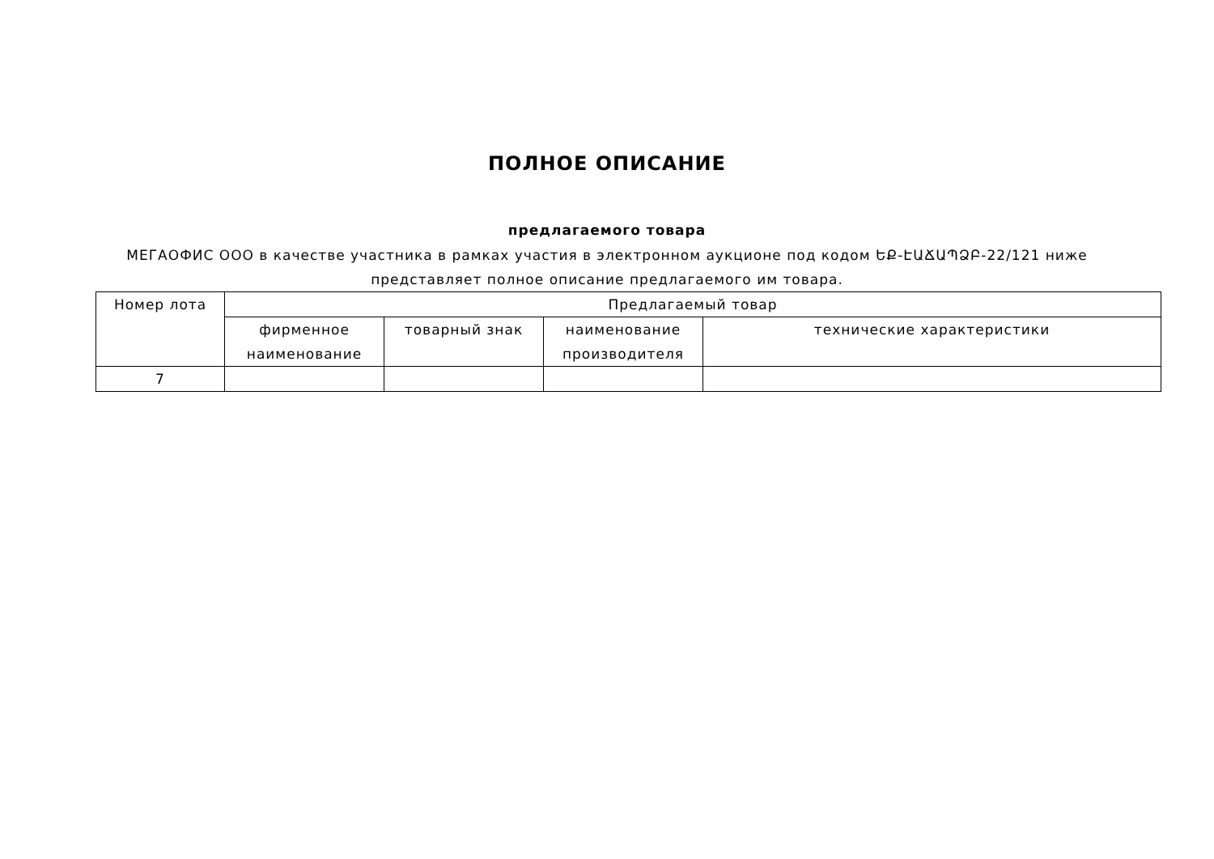ПОЛНОЕ ОПИСАНИЕ
предлагаемого товара
МЕГАОФИС ООО в качестве участника в рамках участия в электронном аукционе под кодом ԵՔ-ԷԱՃԱՊՁԲ-22/121 ниже представляет полное описание предлагаемого им товара.
| Номер лота | Предлагаемый товар | | | |
| --- | --- | --- | --- | --- |
| | фирменное наименование | товарный знак | наименование производителя | технические характеристики |
| 7 | | | | |